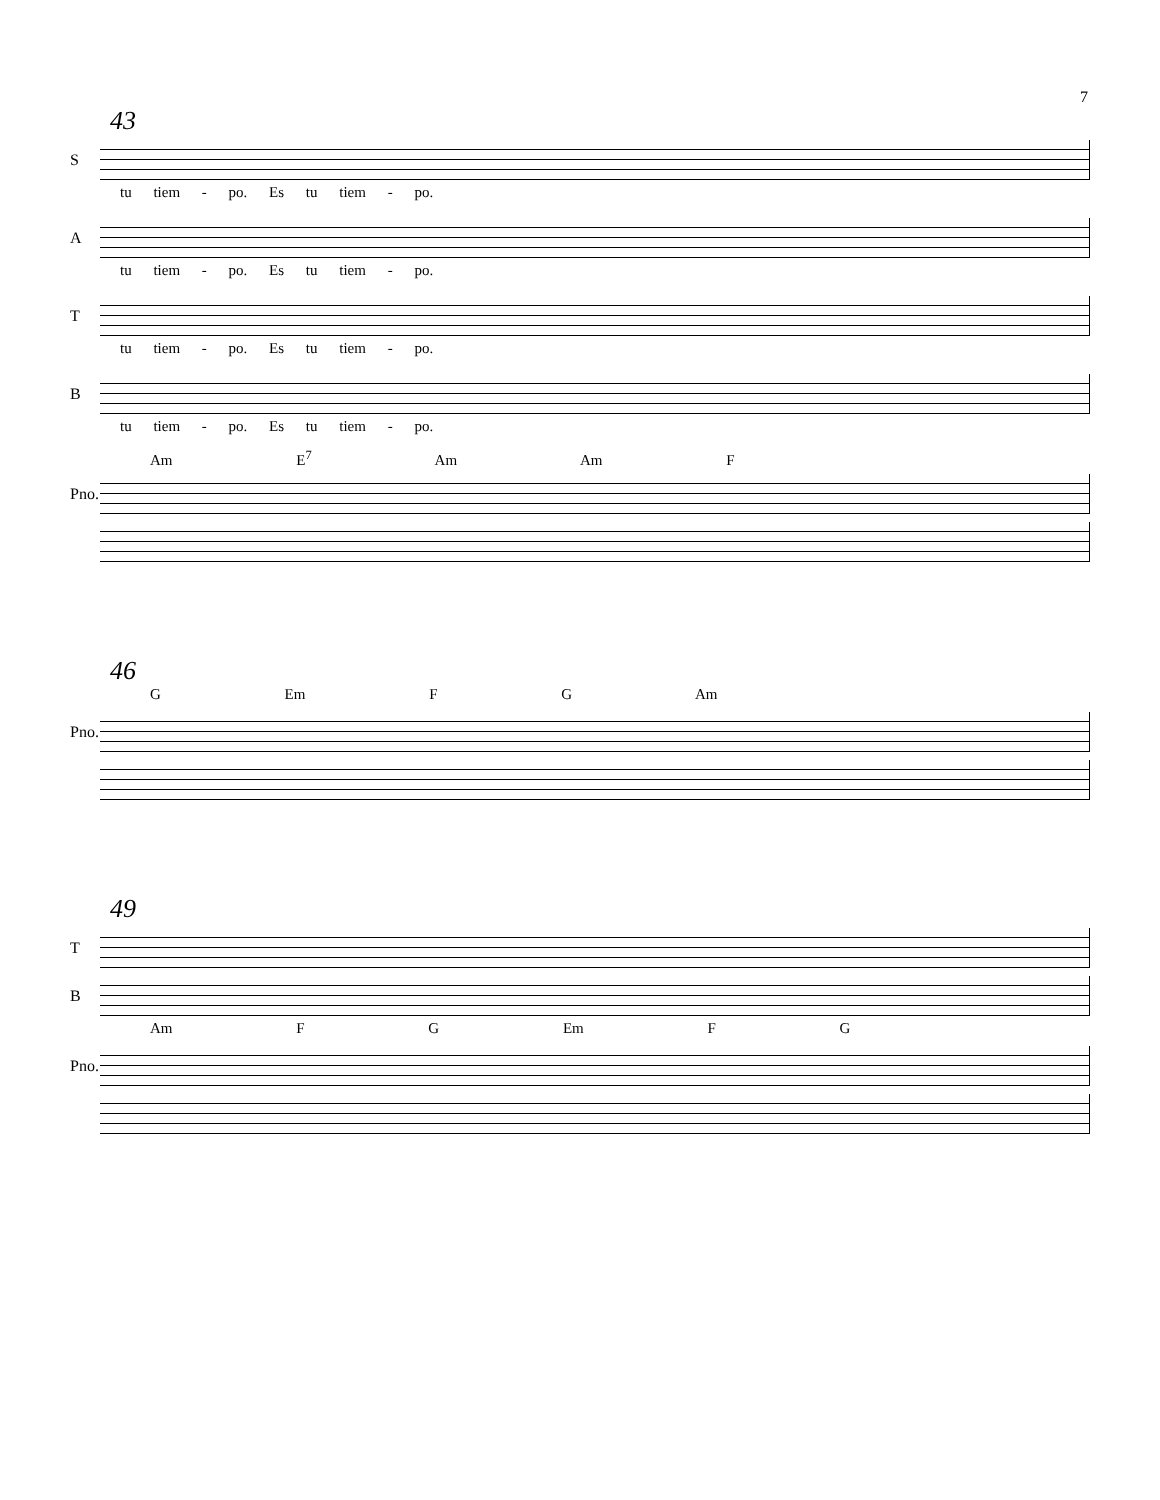7
43
S
tu tiem - po. Es tu tiem - po.
A
tu tiem - po. Es tu tiem - po.
T
tu tiem - po. Es tu tiem - po.
B
tu tiem - po. Es tu tiem - po.
Am E<sup>7</sup> Am Am F
Pno.
46
G Em F G Am
Pno.
49
T
B
Am F G Em F G
Pno.